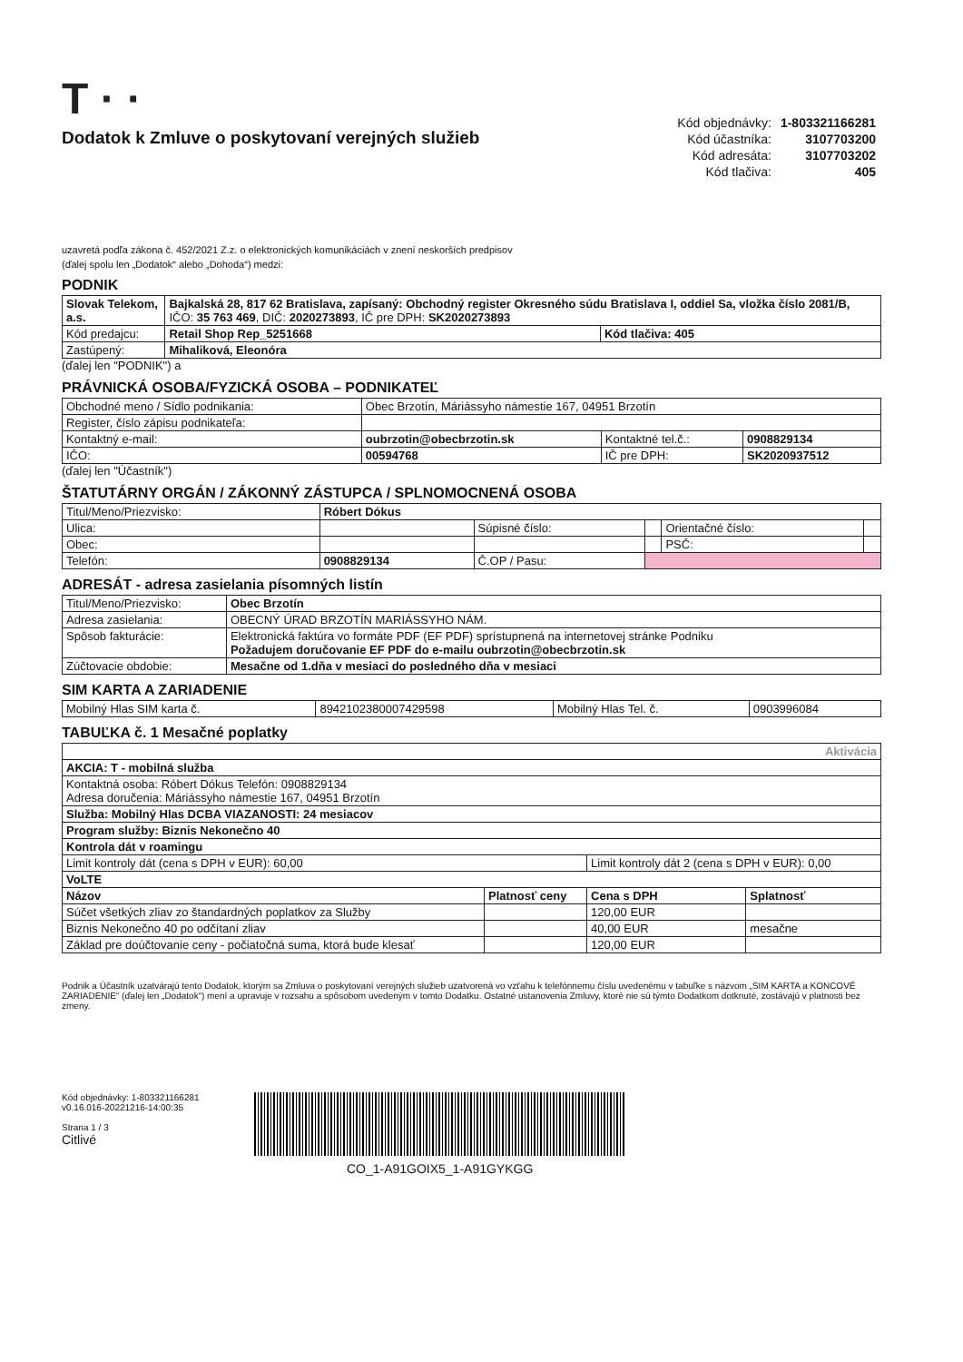T · ·
Dodatok k Zmluve o poskytovaní verejných služieb
| Kód objednávky: | 1-803321166281 |
| Kód účastníka: | 3107703200 |
| Kód adresáta: | 3107703202 |
| Kód tlačiva: | 405 |
uzavretá podľa zákona č. 452/2021 Z.z. o elektronických komunikáciách v znení neskorších predpisov
(ďalej spolu len „Dodatok“ alebo „Dohoda“) medzi:
PODNIK
| Slovak Telekom, a.s. | Bajkalská 28, 817 62 Bratislava, zapísaný: Obchodný register Okresného súdu Bratislava I, oddiel Sa, vložka číslo 2081/B, IČO: 35 763 469 , DIČ: 2020273893 , IČ pre DPH: SK2020273893 | |
| Kód predajcu: | Retail Shop Rep_5251668 | Kód tlačiva: 405 |
| Zastúpený: | Mihaliková, Eleonóra | |
(ďalej len "PODNIK") a
PRÁVNICKÁ OSOBA/FYZICKÁ OSOBA – PODNIKATEĽ
| Obchodné meno / Sídlo podnikania: | Obec Brzotín, Máriássyho námestie 167, 04951 Brzotín | | |
| Register, číslo zápisu podnikateľa: | | | |
| Kontaktný e-mail: | oubrzotin@obecbrzotin.sk | Kontaktné tel.č.: | 0908829134 |
| IČO: | 00594768 | IČ pre DPH: | SK2020937512 |
(ďalej len "Účastník")
ŠTATUTÁRNY ORGÁN / ZÁKONNÝ ZÁSTUPCA / SPLNOMOCNENÁ OSOBA
| Titul/Meno/Priezvisko: | Róbert Dókus | | | | |
| Ulica: | | Súpisné číslo: | | Orientačné číslo: | |
| Obec: | | | | PSČ: | |
| Telefón: | 0908829134 | Č.OP / Pasu: | | | |
ADRESÁT - adresa zasielania písomných listín
| Titul/Meno/Priezvisko: | Obec Brzotín |
| Adresa zasielania: | OBECNÝ ÚRAD BRZOTÍN MARIÁSSYHO NÁM. |
| Spôsob fakturácie: | Elektronická faktúra vo formáte PDF (EF PDF) sprístupnená na internetovej stránke Podniku Požadujem doručovanie EF PDF do e-mailu oubrzotin@obecbrzotin.sk |
| Zúčtovacie obdobie: | Mesačne od 1.dňa v mesiaci do posledného dňa v mesiaci |
SIM KARTA A ZARIADENIE
| Mobilný Hlas SIM karta č. | 8942102380007429598 | Mobilný Hlas Tel. č. | 0903996084 |
TABUĽKA č. 1 Mesačné poplatky
| Aktivácia | | | |
| AKCIA: T - mobilná služba | | | |
| Kontaktná osoba: Róbert Dókus Telefón: 0908829134 Adresa doručenia: Máriássyho námestie 167, 04951 Brzotín | | | |
| Služba: Mobilný Hlas DCBA VIAZANOSTI: 24 mesiacov | | | |
| Program služby: Biznis Nekonečno 40 | | | |
| Kontrola dát v roamingu | | | |
| Limit kontroly dát (cena s DPH v EUR): 60,00 | | Limit kontroly dát 2 (cena s DPH v EUR): 0,00 | |
| VoLTE | | | |
| Názov | Platnosť ceny | Cena s DPH | Splatnosť |
| Súčet všetkých zliav zo štandardných poplatkov za Služby | | 120,00 EUR | |
| Biznis Nekonečno 40 po odčítaní zliav | | 40,00 EUR | mesačne |
| Základ pre doúčtovanie ceny - počiatočná suma, ktorá bude klesať | | 120,00 EUR | |
Podnik a Účastník uzatvárajú tento Dodatok, ktorým sa Zmluva o poskytovaní verejných služieb uzatvorená vo vzťahu k telefónnemu číslu uvedenému v tabuľke s názvom „SIM KARTA a KONCOVÉ ZARIADENIE“ (ďalej len „Dodatok“) mení a upravuje v rozsahu a spôsobom uvedeným v tomto Dodatku. Ostatné ustanovenia Zmluvy, ktoré nie sú týmto Dodatkom dotknuté, zostávajú v platnosti bez zmeny.
Kód objednávky: 1-803321166281
v0.16.016-20221216-14:00:35
Strana 1 / 3
Citlivé
CO_1-A91GOIX5_1-A91GYKGG